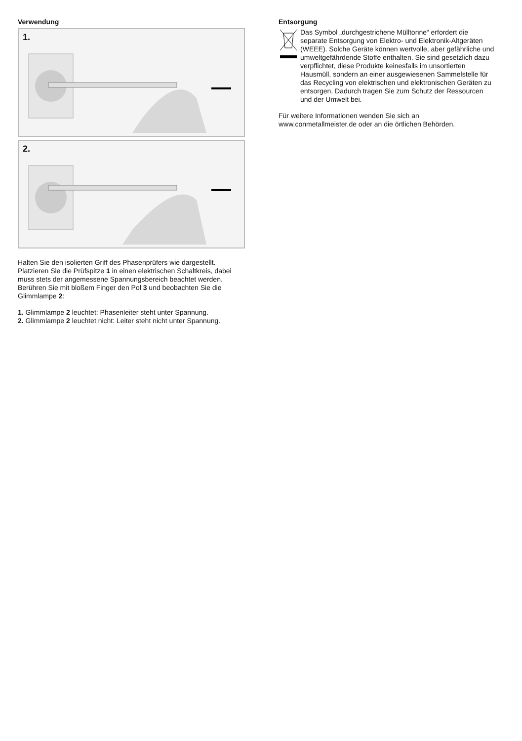Verwendung
1.
2.
Halten Sie den isolierten Griff des Phasenprüfers wie dargestellt. Platzieren Sie die Prüfspitze 1 in einen elektrischen Schaltkreis, dabei muss stets der angemessene Spannungsbereich beachtet werden. Berühren Sie mit bloßem Finger den Pol 3 und beobachten Sie die Glimmlampe 2:
1. Glimmlampe 2 leuchtet: Phasenleiter steht unter Spannung.
2. Glimmlampe 2 leuchtet nicht: Leiter steht nicht unter Spannung.
Entsorgung
Das Symbol „durchgestrichene Mülltonne“ erfordert die separate Entsorgung von Elektro- und Elektronik-Altgeräten (WEEE). Solche Geräte können wertvolle, aber gefährliche und umweltgefährdende Stoffe enthalten. Sie sind gesetzlich dazu verpflichtet, diese Produkte keinesfalls im unsortierten Hausmüll, sondern an einer ausgewiesenen Sammelstelle für das Recycling von elektrischen und elektronischen Geräten zu entsorgen. Dadurch tragen Sie zum Schutz der Ressourcen und der Umwelt bei.
Für weitere Informationen wenden Sie sich an www.conmetallmeister.de oder an die örtlichen Behörden.